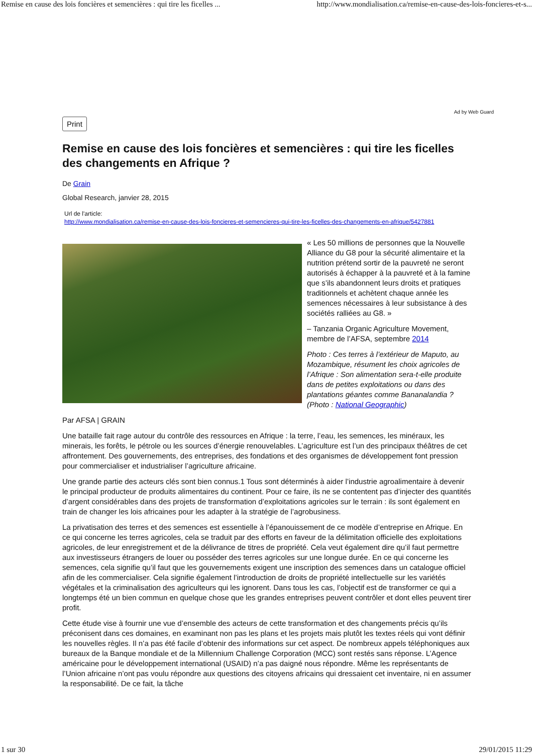Remise en cause des lois foncières et semencières : qui tire les ficelles ... http://www.mondialisation.ca/remise-en-cause-des-lois-foncieres-et-s...
Ad by Web Guard
Print
Remise en cause des lois foncières et semencières : qui tire les ficelles des changements en Afrique ?
De Grain
Global Research, janvier 28, 2015
Url de l'article:
http://www.mondialisation.ca/remise-en-cause-des-lois-foncieres-et-semencieres-qui-tire-les-ficelles-des-changements-en-afrique/5427881
« Les 50 millions de personnes que la Nouvelle Alliance du G8 pour la sécurité alimentaire et la nutrition prétend sortir de la pauvreté ne seront autorisés à échapper à la pauvreté et à la famine que s’ils abandonnent leurs droits et pratiques traditionnels et achètent chaque année les semences nécessaires à leur subsistance à des sociétés ralliées au G8. »
– Tanzania Organic Agriculture Movement, membre de l’AFSA, septembre 2014
Photo : Ces terres à l’extérieur de Maputo, au Mozambique, résument les choix agricoles de l’Afrique : Son alimentation sera-t-elle produite dans de petites exploitations ou dans des plantations géantes comme Bananalandia ? (Photo : National Geographic)
Par AFSA | GRAIN
Une bataille fait rage autour du contrôle des ressources en Afrique : la terre, l’eau, les semences, les minéraux, les minerais, les forêts, le pétrole ou les sources d’énergie renouvelables. L’agriculture est l’un des principaux théâtres de cet affrontement. Des gouvernements, des entreprises, des fondations et des organismes de développement font pression pour commercialiser et industrialiser l’agriculture africaine.
Une grande partie des acteurs clés sont bien connus.1 Tous sont déterminés à aider l’industrie agroalimentaire à devenir le principal producteur de produits alimentaires du continent. Pour ce faire, ils ne se contentent pas d’injecter des quantités d’argent considérables dans des projets de transformation d’exploitations agricoles sur le terrain : ils sont également en train de changer les lois africaines pour les adapter à la stratégie de l’agrobusiness.
La privatisation des terres et des semences est essentielle à l’épanouissement de ce modèle d’entreprise en Afrique. En ce qui concerne les terres agricoles, cela se traduit par des efforts en faveur de la délimitation officielle des exploitations agricoles, de leur enregistrement et de la délivrance de titres de propriété. Cela veut également dire qu’il faut permettre aux investisseurs étrangers de louer ou posséder des terres agricoles sur une longue durée. En ce qui concerne les semences, cela signifie qu’il faut que les gouvernements exigent une inscription des semences dans un catalogue officiel afin de les commercialiser. Cela signifie également l’introduction de droits de propriété intellectuelle sur les variétés végétales et la criminalisation des agriculteurs qui les ignorent. Dans tous les cas, l’objectif est de transformer ce qui a longtemps été un bien commun en quelque chose que les grandes entreprises peuvent contrôler et dont elles peuvent tirer profit.
Cette étude vise à fournir une vue d’ensemble des acteurs de cette transformation et des changements précis qu’ils préconisent dans ces domaines, en examinant non pas les plans et les projets mais plutôt les textes réels qui vont définir les nouvelles règles. Il n’a pas été facile d’obtenir des informations sur cet aspect. De nombreux appels téléphoniques aux bureaux de la Banque mondiale et de la Millennium Challenge Corporation (MCC) sont restés sans réponse. L’Agence américaine pour le développement international (USAID) n’a pas daigné nous répondre. Même les représentants de l’Union africaine n’ont pas voulu répondre aux questions des citoyens africains qui dressaient cet inventaire, ni en assumer la responsabilité. De ce fait, la tâche
1 sur 30 29/01/2015 11:29